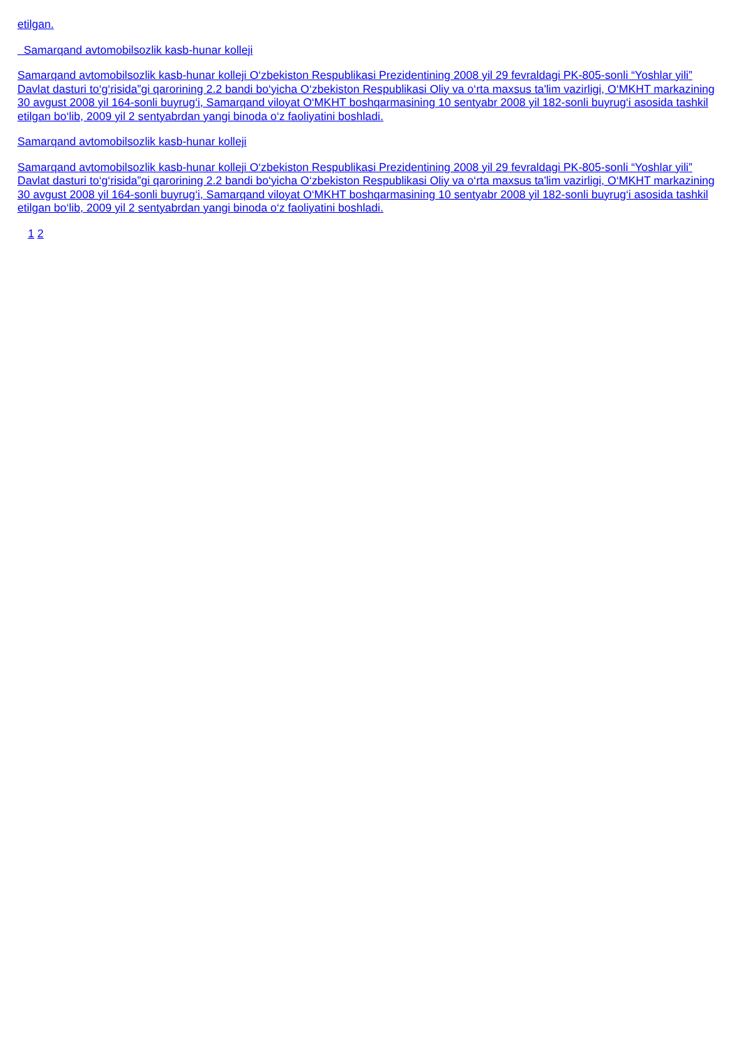etilgan.
Samarqand avtomobilsozlik kasb-hunar kolleji
Samarqand avtomobilsozlik kasb-hunar kolleji O‘zbekiston Respublikasi Prezidentining 2008 yil 29 fevraldagi PK-805-sonli “Yoshlar yili” Davlat dasturi to‘g‘risida”gi qarorining 2.2 bandi bo‘yicha O‘zbekiston Respublikasi Oliy va o‘rta maxsus ta'lim vazirligi, O‘MKHT markazining 30 avgust 2008 yil 164-sonli buyrug‘i, Samarqand viloyat O‘MKHT boshqarmasining 10 sentyabr 2008 yil 182-sonli buyrug‘i asosida tashkil etilgan bo‘lib, 2009 yil 2 sentyabrdan yangi binoda o‘z faoliyatini boshladi.
Samarqand avtomobilsozlik kasb-hunar kolleji
Samarqand avtomobilsozlik kasb-hunar kolleji O‘zbekiston Respublikasi Prezidentining 2008 yil 29 fevraldagi PK-805-sonli “Yoshlar yili” Davlat dasturi to‘g‘risida”gi qarorining 2.2 bandi bo‘yicha O‘zbekiston Respublikasi Oliy va o‘rta maxsus ta'lim vazirligi, O‘MKHT markazining 30 avgust 2008 yil 164-sonli buyrug‘i, Samarqand viloyat O‘MKHT boshqarmasining 10 sentyabr 2008 yil 182-sonli buyrug‘i asosida tashkil etilgan bo‘lib, 2009 yil 2 sentyabrdan yangi binoda o‘z faoliyatini boshladi.
1 2